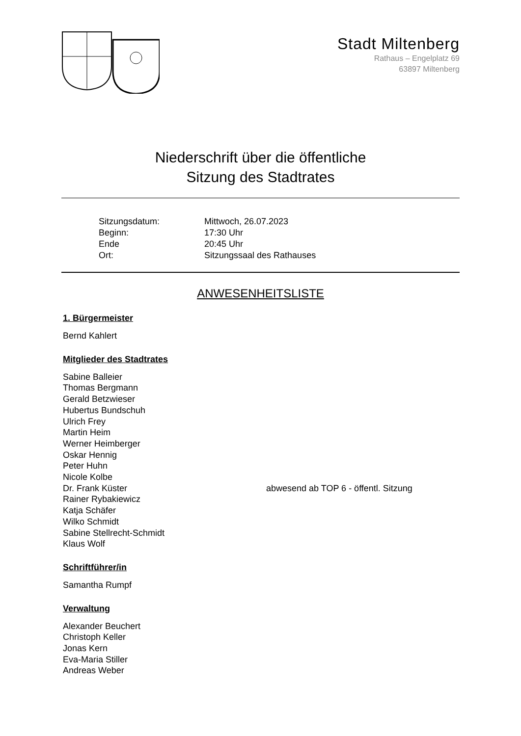Stadt Miltenberg
Rathaus – Engelplatz 69
63897 Miltenberg
Niederschrift über die öffentliche
Sitzung des Stadtrates
Sitzungsdatum: Mittwoch, 26.07.2023
Beginn: 17:30 Uhr
Ende 20:45 Uhr
Ort: Sitzungssaal des Rathauses
ANWESENHEITSLISTE
1. Bürgermeister
Bernd Kahlert
Mitglieder des Stadtrates
Sabine Balleier
Thomas Bergmann
Gerald Betzwieser
Hubertus Bundschuh
Ulrich Frey
Martin Heim
Werner Heimberger
Oskar Hennig
Peter Huhn
Nicole Kolbe
Dr. Frank Küster abwesend ab TOP 6 - öffentl. Sitzung
Rainer Rybakiewicz
Katja Schäfer
Wilko Schmidt
Sabine Stellrecht-Schmidt
Klaus Wolf
Schriftführer/in
Samantha Rumpf
Verwaltung
Alexander Beuchert
Christoph Keller
Jonas Kern
Eva-Maria Stiller
Andreas Weber